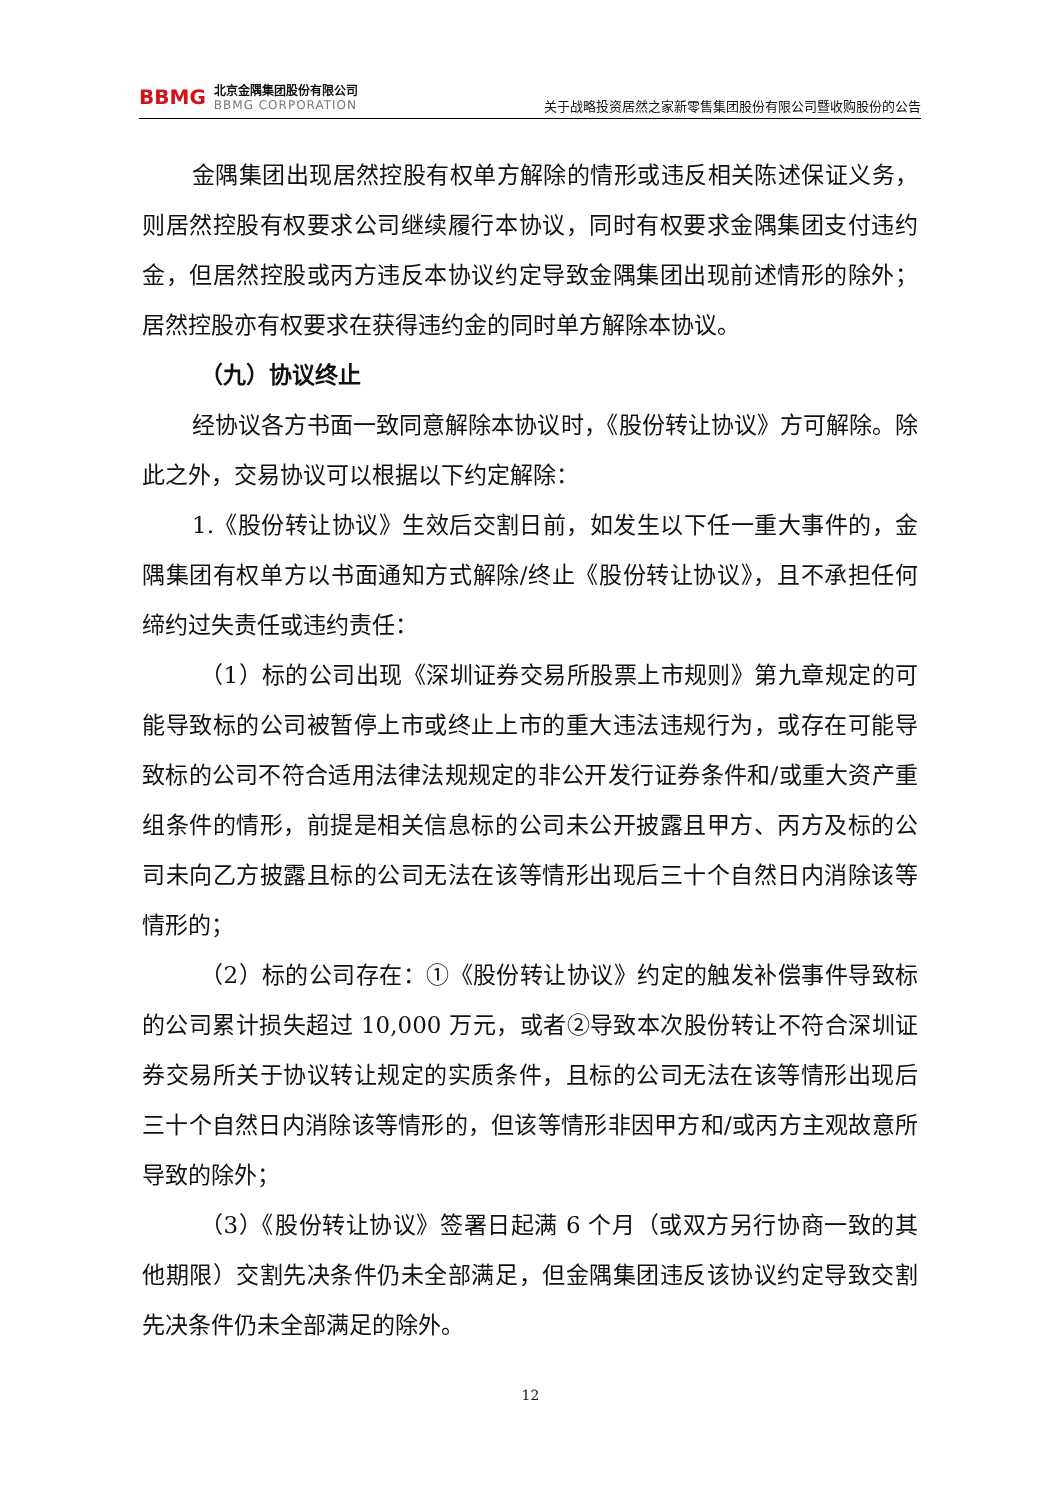BBMG
北京金隅集团股份有限公司
BBMG CORPORATION
关于战略投资居然之家新零售集团股份有限公司暨收购股份的公告
金隅集团出现居然控股有权单方解除的情形或违反相关陈述保证义务，则居然控股有权要求公司继续履行本协议，同时有权要求金隅集团支付违约金，但居然控股或丙方违反本协议约定导致金隅集团出现前述情形的除外；居然控股亦有权要求在获得违约金的同时单方解除本协议。
（九）协议终止
经协议各方书面一致同意解除本协议时，《股份转让协议》方可解除。除此之外，交易协议可以根据以下约定解除：
1.《股份转让协议》生效后交割日前，如发生以下任一重大事件的，金隅集团有权单方以书面通知方式解除/终止《股份转让协议》，且不承担任何缔约过失责任或违约责任：
（1）标的公司出现《深圳证券交易所股票上市规则》第九章规定的可能导致标的公司被暂停上市或终止上市的重大违法违规行为，或存在可能导致标的公司不符合适用法律法规规定的非公开发行证券条件和/或重大资产重组条件的情形，前提是相关信息标的公司未公开披露且甲方、丙方及标的公司未向乙方披露且标的公司无法在该等情形出现后三十个自然日内消除该等情形的；
（2）标的公司存在：①《股份转让协议》约定的触发补偿事件导致标的公司累计损失超过 10,000 万元，或者②导致本次股份转让不符合深圳证券交易所关于协议转让规定的实质条件，且标的公司无法在该等情形出现后三十个自然日内消除该等情形的，但该等情形非因甲方和/或丙方主观故意所导致的除外；
（3）《股份转让协议》签署日起满 6 个月（或双方另行协商一致的其他期限）交割先决条件仍未全部满足，但金隅集团违反该协议约定导致交割先决条件仍未全部满足的除外。
12